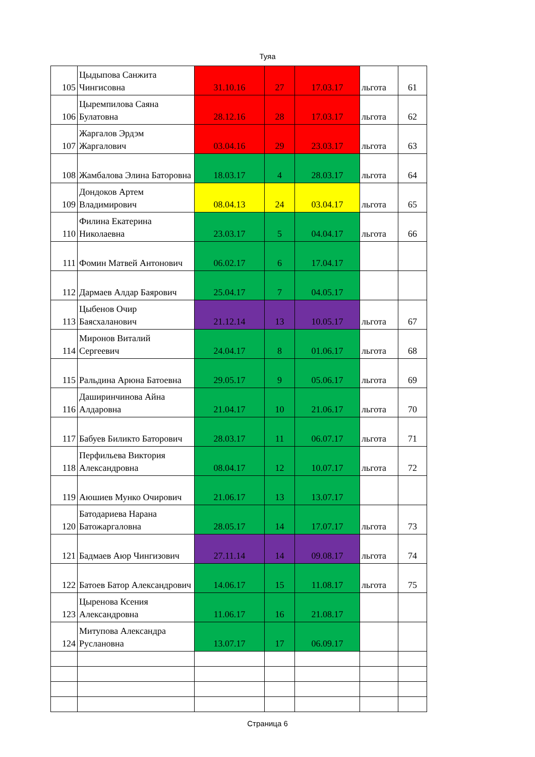Туяа
| 105 | Цыдыпова Санжита Чингисовна | 31.10.16 | 27 | 17.03.17 | льгота | 61 |
| 106 | Цыремпилова Саяна Булатовна | 28.12.16 | 28 | 17.03.17 | льгота | 62 |
| 107 | Жаргалов Эрдэм Жаргалович | 03.04.16 | 29 | 23.03.17 | льгота | 63 |
| 108 | Жамбалова Элина Баторовна | 18.03.17 | 4 | 28.03.17 | льгота | 64 |
| 109 | Дондоков Артем Владимирович | 08.04.13 | 24 | 03.04.17 | льгота | 65 |
| 110 | Филина Екатерина Николаевна | 23.03.17 | 5 | 04.04.17 | льгота | 66 |
| 111 | Фомин Матвей Антонович | 06.02.17 | 6 | 17.04.17 | | |
| 112 | Дармаев Алдар Баярович | 25.04.17 | 7 | 04.05.17 | | |
| 113 | Цыбенов Очир Баясхаланович | 21.12.14 | 13 | 10.05.17 | льгота | 67 |
| 114 | Миронов Виталий Сергеевич | 24.04.17 | 8 | 01.06.17 | льгота | 68 |
| 115 | Ральдина Арюна Батоевна | 29.05.17 | 9 | 05.06.17 | льгота | 69 |
| 116 | Даширинчинова Айна Алдаровна | 21.04.17 | 10 | 21.06.17 | льгота | 70 |
| 117 | Бабуев Биликто Баторович | 28.03.17 | 11 | 06.07.17 | льгота | 71 |
| 118 | Перфильева Виктория Александровна | 08.04.17 | 12 | 10.07.17 | льгота | 72 |
| 119 | Аюшиев Мунко Очирович | 21.06.17 | 13 | 13.07.17 | | |
| 120 | Батодариева Нарана Батожаргаловна | 28.05.17 | 14 | 17.07.17 | льгота | 73 |
| 121 | Бадмаев Аюр Чингизович | 27.11.14 | 14 | 09.08.17 | льгота | 74 |
| 122 | Батоев Батор Александрович | 14.06.17 | 15 | 11.08.17 | льгота | 75 |
| 123 | Цыренова Ксения Александровна | 11.06.17 | 16 | 21.08.17 | | |
| 124 | Митупова Александра Руслановна | 13.07.17 | 17 | 06.09.17 | | |
Страница 6